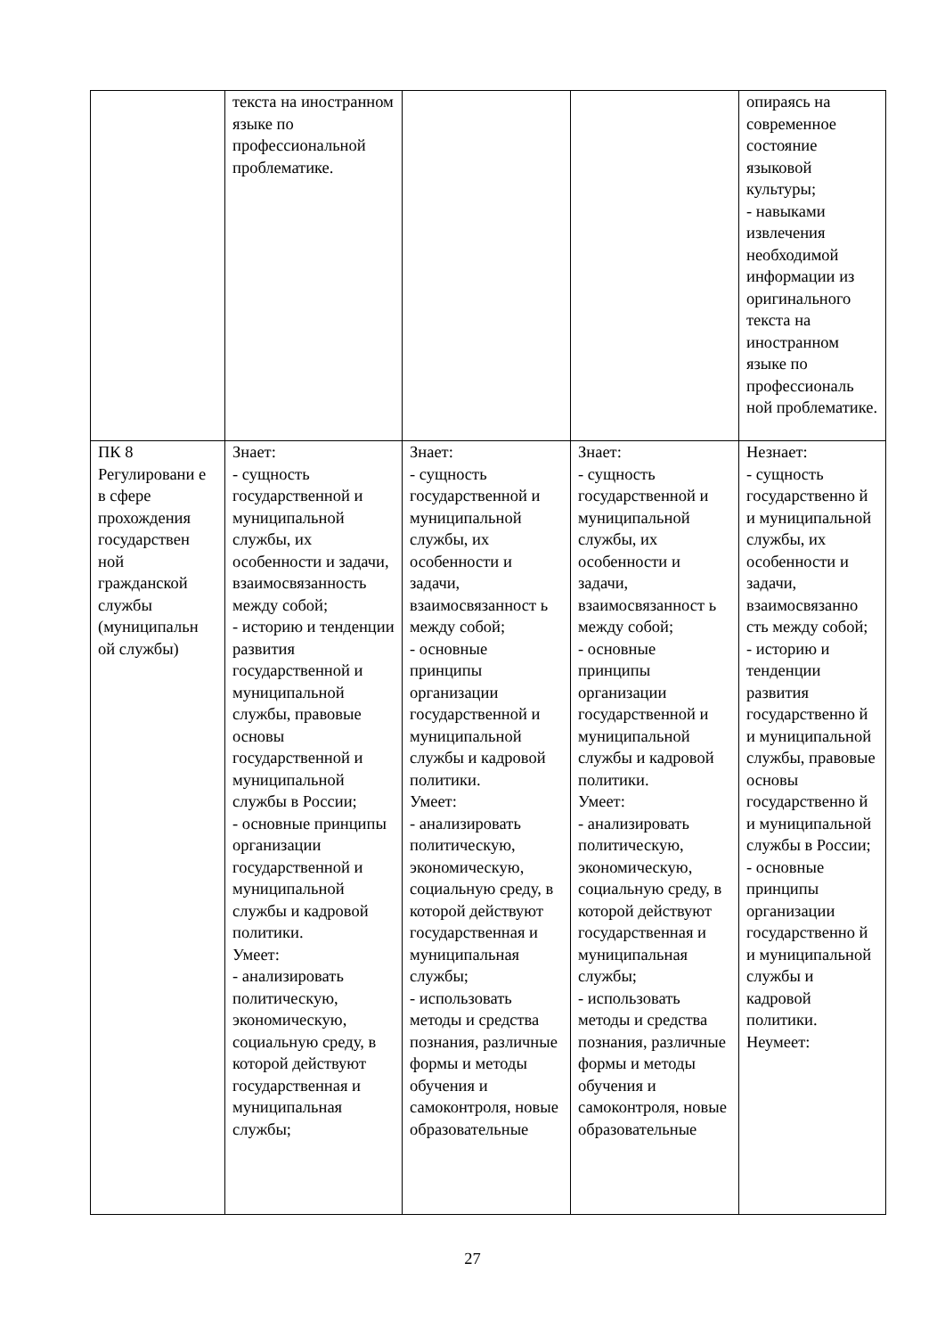| | текста на иностранном языке по профессиональной проблематике. | | | опираясь на современное состояние языковой культуры; - навыками извлечения необходимой информации из оригинального текста на иностранном языке по профессиональ ной проблематике. |
| ПК 8 Регулировани е в сфере прохождения государствен ной гражданской службы (муниципальн ой службы) | Знает: - сущность государственной и муниципальной службы, их особенности и задачи, взаимосвязанность между собой; - историю и тенденции развития государственной и муниципальной службы, правовые основы государственной и муниципальной службы в России; - основные принципы организации государственной и муниципальной службы и кадровой политики. Умеет: - анализировать политическую, экономическую, социальную среду, в которой действуют государственная и муниципальная службы; | Знает: - сущность государственной и муниципальной службы, их особенности и задачи, взаимосвязанност ь между собой; - основные принципы организации государственной и муниципальной службы и кадровой политики. Умеет: - анализировать политическую, экономическую, социальную среду, в которой действуют государственная и муниципальная службы; - использовать методы и средства познания, различные формы и методы обучения и самоконтроля, новые образовательные | Знает: - сущность государственной и муниципальной службы, их особенности и задачи, взаимосвязанност ь между собой; - основные принципы организации государственной и муниципальной службы и кадровой политики. Умеет: - анализировать политическую, экономическую, социальную среду, в которой действуют государственная и муниципальная службы; - использовать методы и средства познания, различные формы и методы обучения и самоконтроля, новые образовательные | Незнает: - сущность государственно й и муниципальной службы, их особенности и задачи, взаимосвязанно сть между собой; - историю и тенденции развития государственно й и муниципальной службы, правовые основы государственно й и муниципальной службы в России; - основные принципы организации государственно й и муниципальной службы и кадровой политики. Неумеет: |
27